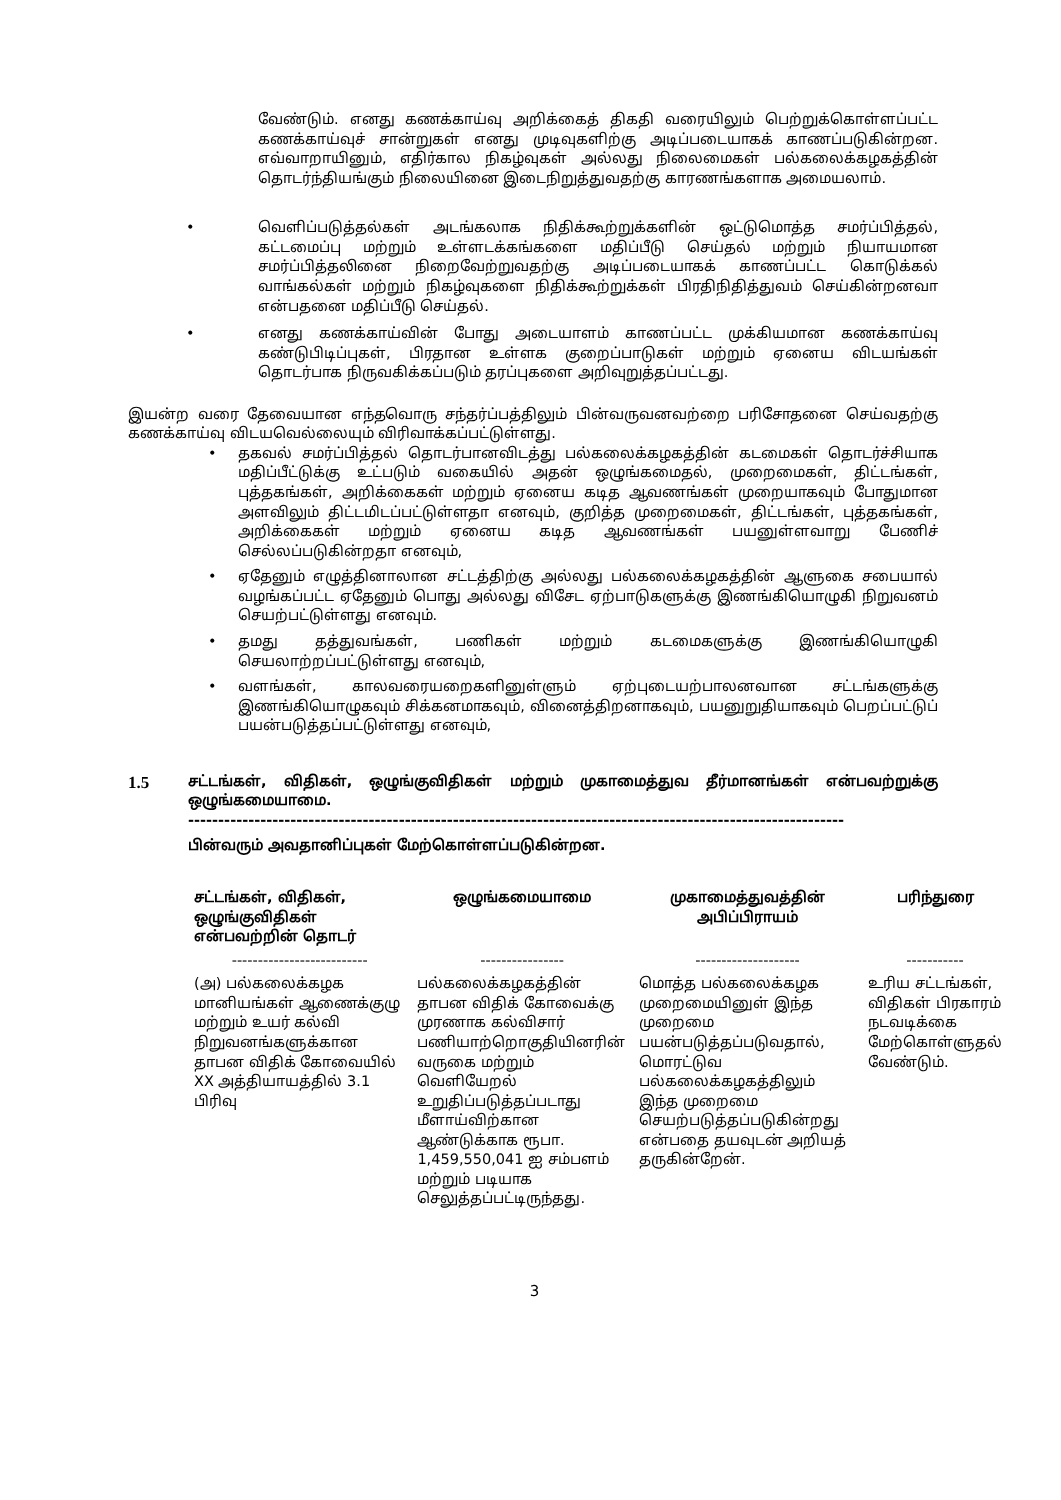வேண்டும். எனது கணக்காய்வு அறிக்கைத் திகதி வரையிலும் பெற்றுக்கொள்ளப்பட்ட கணக்காய்வுச் சான்றுகள் எனது முடிவுகளிற்கு அடிப்படையாகக் காணப்படுகின்றன. எவ்வாறாயினும், எதிர்கால நிகழ்வுகள் அல்லது நிலைமைகள் பல்கலைக்கழகத்தின் தொடர்ந்தியங்கும் நிலையினை இடைநிறுத்துவதற்கு காரணங்களாக அமையலாம்.
• வெளிப்படுத்தல்கள் அடங்கலாக நிதிக்கூற்றுக்களின் ஒட்டுமொத்த சமர்ப்பித்தல், கட்டமைப்பு மற்றும் உள்ளடக்கங்களை மதிப்பீடு செய்தல் மற்றும் நியாயமான சமர்ப்பித்தலினை நிறைவேற்றுவதற்கு அடிப்படையாகக் காணப்பட்ட கொடுக்கல் வாங்கல்கள் மற்றும் நிகழ்வுகளை நிதிக்கூற்றுக்கள் பிரதிநிதித்துவம் செய்கின்றனவா என்பதனை மதிப்பீடு செய்தல்.
• எனது கணக்காய்வின் போது அடையாளம் காணப்பட்ட முக்கியமான கணக்காய்வு கண்டுபிடிப்புகள், பிரதான உள்ளக குறைப்பாடுகள் மற்றும் ஏனைய விடயங்கள் தொடர்பாக நிருவகிக்கப்படும் தரப்புகளை அறிவுறுத்தப்பட்டது.
இயன்ற வரை தேவையான எந்தவொரு சந்தர்ப்பத்திலும் பின்வருவனவற்றை பரிசோதனை செய்வதற்கு கணக்காய்வு விடயவெல்லையும் விரிவாக்கப்பட்டுள்ளது.
• தகவல் சமர்ப்பித்தல் தொடர்பானவிடத்து பல்கலைக்கழகத்தின் கடமைகள் தொடர்ச்சியாக மதிப்பீட்டுக்கு உட்படும் வகையில் அதன் ஒழுங்கமைதல், முறைமைகள், திட்டங்கள், புத்தகங்கள், அறிக்கைகள் மற்றும் ஏனைய கடித ஆவணங்கள் முறையாகவும் போதுமான அளவிலும் திட்டமிடப்பட்டுள்ளதா எனவும், குறித்த முறைமைகள், திட்டங்கள், புத்தகங்கள், அறிக்கைகள் மற்றும் ஏனைய கடித ஆவணங்கள் பயனுள்ளவாறு பேணிச் செல்லப்படுகின்றதா எனவும்,
• ஏதேனும் எழுத்தினாலான சட்டத்திற்கு அல்லது பல்கலைக்கழகத்தின் ஆளுகை சபையால் வழங்கப்பட்ட ஏதேனும் பொது அல்லது விசேட ஏற்பாடுகளுக்கு இணங்கியொழுகி நிறுவனம் செயற்பட்டுள்ளது எனவும்.
• தமது தத்துவங்கள், பணிகள் மற்றும் கடமைகளுக்கு இணங்கியொழுகி செயலாற்றப்பட்டுள்ளது எனவும்,
• வளங்கள், காலவரையறைகளினுள்ளும் ஏற்புடையற்பாலனவான சட்டங்களுக்கு இணங்கியொழுகவும் சிக்கனமாகவும், வினைத்திறனாகவும், பயனுறுதியாகவும் பெறப்பட்டுப் பயன்படுத்தப்பட்டுள்ளது எனவும்,
1.5
சட்டங்கள், விதிகள், ஒழுங்குவிதிகள் மற்றும் முகாமைத்துவ தீர்மானங்கள் என்பவற்றுக்கு ஒழுங்கமையாமை.
-------------------------------------------------------------------------------------------------------------
பின்வரும் அவதானிப்புகள் மேற்கொள்ளப்படுகின்றன.
| சட்டங்கள், விதிகள், ஒழுங்குவிதிகள் என்பவற்றின் தொடர் | ஒழுங்கமையாமை | முகாமைத்துவத்தின் அபிப்பிராயம் | பரிந்துரை |
| --- | --- | --- | --- |
| -------------------------- | ---------------- | -------------------- | ----------- |
| (அ) பல்கலைக்கழக மானியங்கள் ஆணைக்குழு மற்றும் உயர் கல்வி நிறுவனங்களுக்கான தாபன விதிக் கோவையில் XX அத்தியாயத்தில் 3.1 பிரிவு | பல்கலைக்கழகத்தின் தாபன விதிக் கோவைக்கு முரணாக கல்விசார் பணியாற்றொகுதியினரின் வருகை மற்றும் வெளியேறல் உறுதிப்படுத்தப்படாது மீளாய்விற்கான ஆண்டுக்காக ரூபா. 1,459,550,041 ஐ சம்பளம் மற்றும் படியாக செலுத்தப்பட்டிருந்தது. | மொத்த பல்கலைக்கழக முறைமையினுள் இந்த முறைமை பயன்படுத்தப்படுவதால், மொரட்டுவ பல்கலைக்கழகத்திலும் இந்த முறைமை செயற்படுத்தப்படுகின்றது என்பதை தயவுடன் அறியத் தருகின்றேன். | உரிய சட்டங்கள், விதிகள் பிரகாரம் நடவடிக்கை மேற்கொள்ளுதல் வேண்டும். |
3